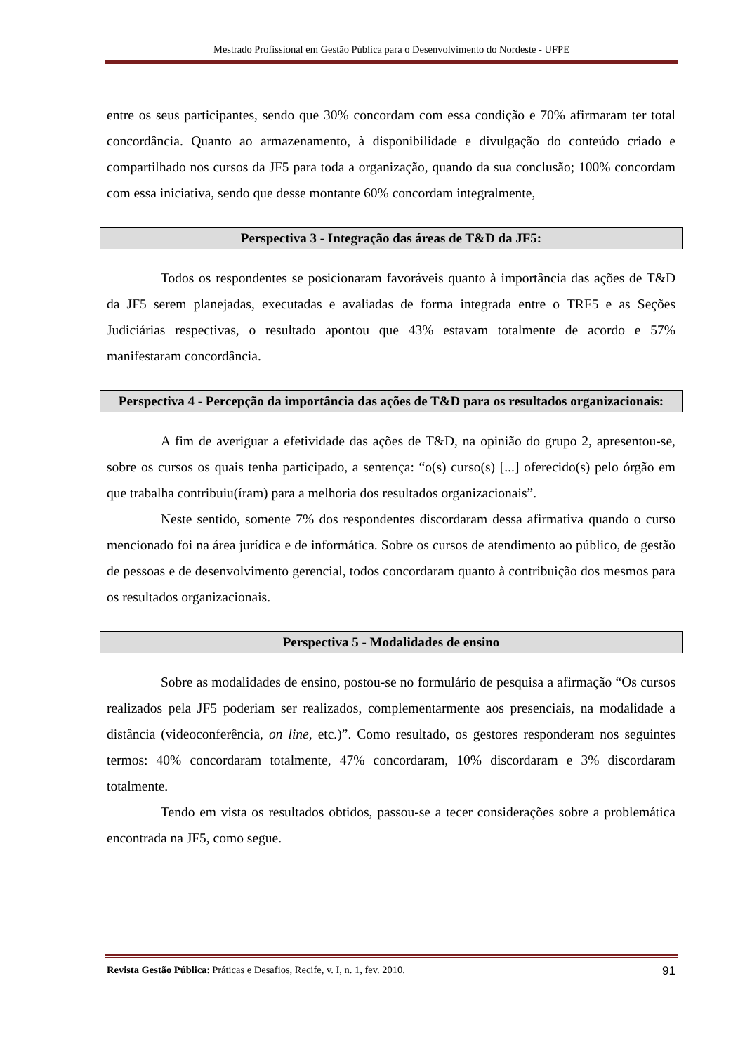Mestrado Profissional em Gestão Pública para o Desenvolvimento do Nordeste - UFPE
entre os seus participantes, sendo que 30% concordam com essa condição e 70% afirmaram ter total concordância. Quanto ao armazenamento, à disponibilidade e divulgação do conteúdo criado e compartilhado nos cursos da JF5 para toda a organização, quando da sua conclusão; 100% concordam com essa iniciativa, sendo que desse montante 60% concordam integralmente,
Perspectiva 3 - Integração das áreas de T&D da JF5:
Todos os respondentes se posicionaram favoráveis quanto à importância das ações de T&D da JF5 serem planejadas, executadas e avaliadas de forma integrada entre o TRF5 e as Seções Judiciárias respectivas, o resultado apontou que 43% estavam totalmente de acordo e 57% manifestaram concordância.
Perspectiva 4 - Percepção da importância das ações de T&D para os resultados organizacionais:
A fim de averiguar a efetividade das ações de T&D, na opinião do grupo 2, apresentou-se, sobre os cursos os quais tenha participado, a sentença: “o(s) curso(s) [...] oferecido(s) pelo órgão em que trabalha contribuiu(íram) para a melhoria dos resultados organizacionais”.
Neste sentido, somente 7% dos respondentes discordaram dessa afirmativa quando o curso mencionado foi na área jurídica e de informática. Sobre os cursos de atendimento ao público, de gestão de pessoas e de desenvolvimento gerencial, todos concordaram quanto à contribuição dos mesmos para os resultados organizacionais.
Perspectiva 5 - Modalidades de ensino
Sobre as modalidades de ensino, postou-se no formulário de pesquisa a afirmação “Os cursos realizados pela JF5 poderiam ser realizados, complementarmente aos presenciais, na modalidade a distância (videoconferência, on line, etc.)”. Como resultado, os gestores responderam nos seguintes termos: 40% concordaram totalmente, 47% concordaram, 10% discordaram e 3% discordaram totalmente.
Tendo em vista os resultados obtidos, passou-se a tecer considerações sobre a problemática encontrada na JF5, como segue.
Revista Gestão Pública: Práticas e Desafios, Recife, v. I, n. 1, fev. 2010. 91